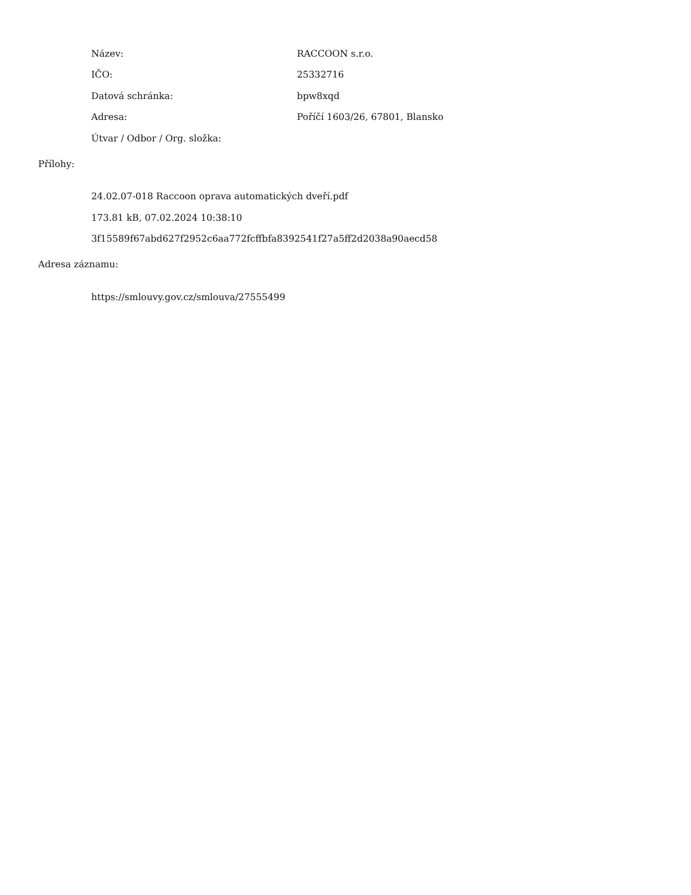Název: RACCOON s.r.o.
IČO: 25332716
Datová schránka: bpw8xqd
Adresa: Poříčí 1603/26, 67801, Blansko
Útvar / Odbor / Org. složka:
Přílohy:
24.02.07-018 Raccoon oprava automatických dveří.pdf
173.81 kB, 07.02.2024 10:38:10
3f15589f67abd627f2952c6aa772fcffbfa8392541f27a5ff2d2038a90aecd58
Adresa záznamu:
https://smlouvy.gov.cz/smlouva/27555499